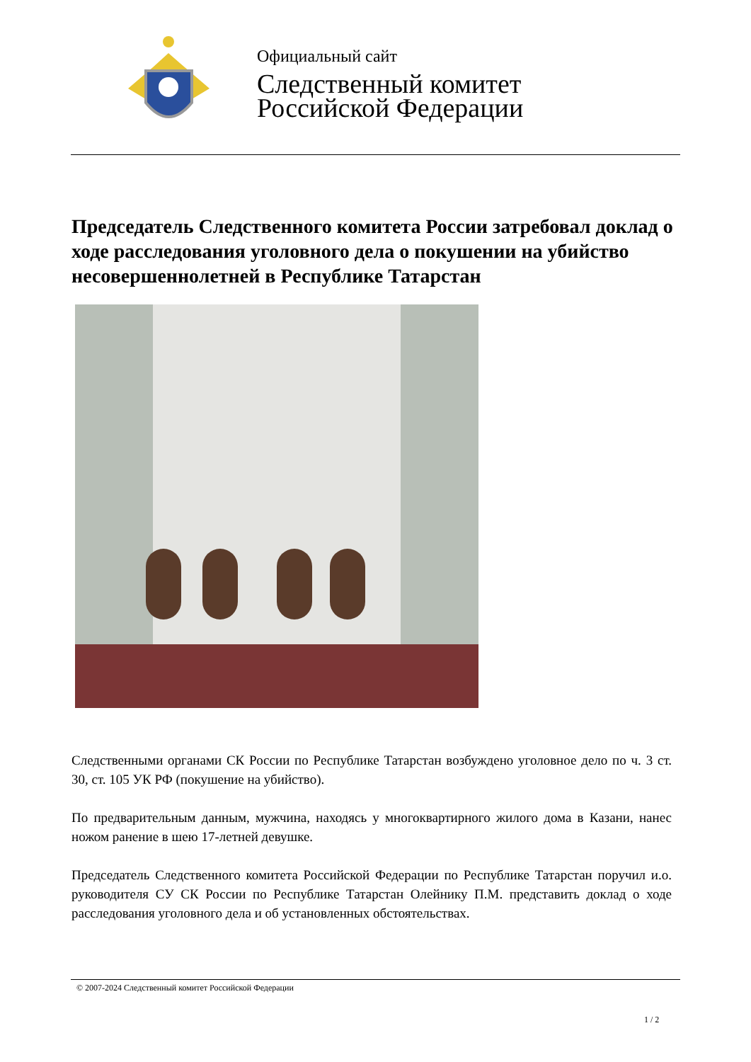Официальный сайт
Следственный комитет
Российской Федерации
Председатель Следственного комитета России затребовал доклад о ходе расследования уголовного дела о покушении на убийство несовершеннолетней в Республике Татарстан
Следственными органами СК России по Республике Татарстан возбуждено уголовное дело по ч. 3 ст. 30, ст. 105 УК РФ (покушение на убийство).
По предварительным данным, мужчина, находясь у многоквартирного жилого дома в Казани, нанес ножом ранение в шею 17-летней девушке.
Председатель Следственного комитета Российской Федерации по Республике Татарстан поручил и.о. руководителя СУ СК России по Республике Татарстан Олейнику П.М. представить доклад о ходе расследования уголовного дела и об установленных обстоятельствах.
© 2007-2024 Следственный комитет Российской Федерации
1 / 2